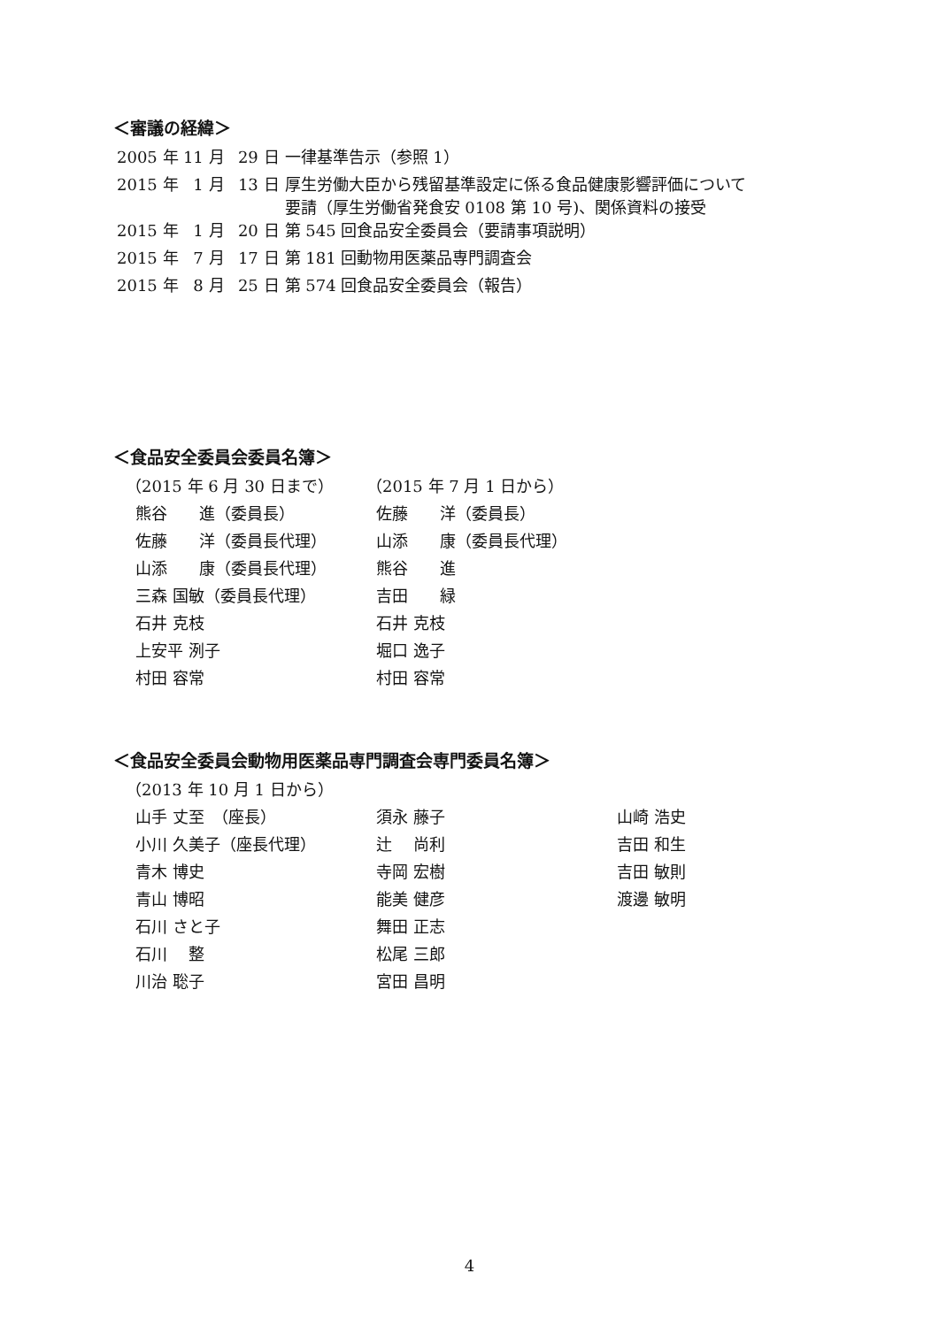＜審議の経緯＞
| 2005 年 | 11 月 | 29 日 | 一律基準告示（参照 1） |
| 2015 年 | 1 月 | 13 日 | 厚生労働大臣から残留基準設定に係る食品健康影響評価について 要請（厚生労働省発食安 0108 第 10 号)、関係資料の接受 |
| 2015 年 | 1 月 | 20 日 | 第 545 回食品安全委員会（要請事項説明） |
| 2015 年 | 7 月 | 17 日 | 第 181 回動物用医薬品専門調査会 |
| 2015 年 | 8 月 | 25 日 | 第 574 回食品安全委員会（報告） |
＜食品安全委員会委員名簿＞
| （2015 年 6 月 30 日まで） | （2015 年 7 月 1 日から） |
| 熊谷 進（委員長） | 佐藤 洋（委員長） |
| 佐藤 洋（委員長代理） | 山添 康（委員長代理） |
| 山添 康（委員長代理） | 熊谷 進 |
| 三森 国敏（委員長代理） | 吉田 緑 |
| 石井 克枝 | 石井 克枝 |
| 上安平 洌子 | 堀口 逸子 |
| 村田 容常 | 村田 容常 |
＜食品安全委員会動物用医薬品専門調査会専門委員名簿＞
| （2013 年 10 月 1 日から） | | |
| 山手 丈至 （座長） | 須永 藤子 | 山崎 浩史 |
| 小川 久美子（座長代理） | 辻 尚利 | 吉田 和生 |
| 青木 博史 | 寺岡 宏樹 | 吉田 敏則 |
| 青山 博昭 | 能美 健彦 | 渡邊 敏明 |
| 石川 さと子 | 舞田 正志 | |
| 石川 整 | 松尾 三郎 | |
| 川治 聡子 | 宮田 昌明 | |
4